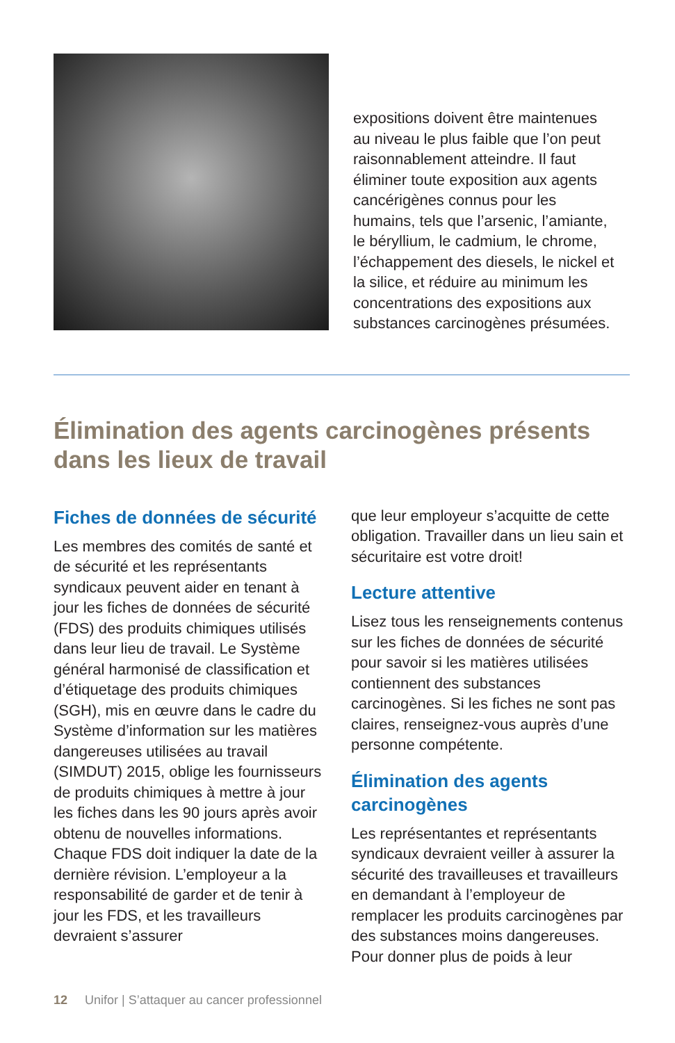expositions doivent être maintenues au niveau le plus faible que l’on peut raisonnablement atteindre. Il faut éliminer toute exposition aux agents cancérigènes connus pour les humains, tels que l’arsenic, l’amiante, le béryllium, le cadmium, le chrome, l’échappement des diesels, le nickel et la silice, et réduire au minimum les concentrations des expositions aux substances carcinogènes présumées.
Élimination des agents carcinogènes présents dans les lieux de travail
Fiches de données de sécurité
Les membres des comités de santé et de sécurité et les représentants syndicaux peuvent aider en tenant à jour les fiches de données de sécurité (FDS) des produits chimiques utilisés dans leur lieu de travail. Le Système général harmonisé de classification et d’étiquetage des produits chimiques (SGH), mis en œuvre dans le cadre du Système d’information sur les matières dangereuses utilisées au travail (SIMDUT) 2015, oblige les fournisseurs de produits chimiques à mettre à jour les fiches dans les 90 jours après avoir obtenu de nouvelles informations. Chaque FDS doit indiquer la date de la dernière révision. L’employeur a la responsabilité de garder et de tenir à jour les FDS, et les travailleurs devraient s’assurer
que leur employeur s’acquitte de cette obligation. Travailler dans un lieu sain et sécuritaire est votre droit!
Lecture attentive
Lisez tous les renseignements contenus sur les fiches de données de sécurité pour savoir si les matières utilisées contiennent des substances carcinogènes. Si les fiches ne sont pas claires, renseignez-vous auprès d’une personne compétente.
Élimination des agents carcinogènes
Les représentantes et représentants syndicaux devraient veiller à assurer la sécurité des travailleuses et travailleurs en demandant à l’employeur de remplacer les produits carcinogènes par des substances moins dangereuses. Pour donner plus de poids à leur
12 Unifor | S’attaquer au cancer professionnel